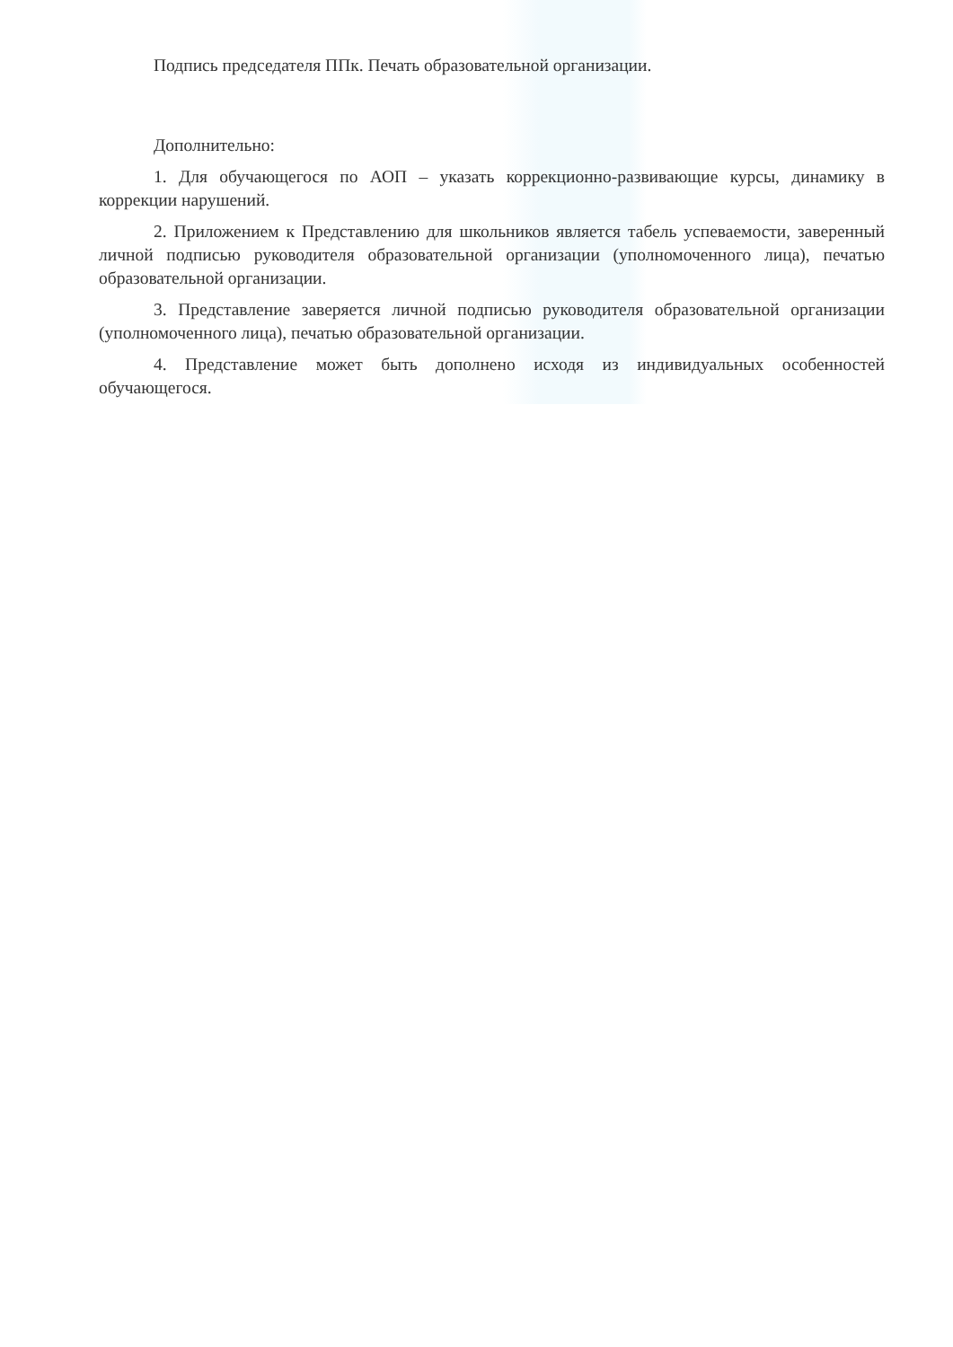Подпись председателя ППк. Печать образовательной организации.
Дополнительно:
1. Для обучающегося по АОП – указать коррекционно-развивающие курсы, динамику в коррекции нарушений.
2. Приложением к Представлению для школьников является табель успеваемости, заверенный личной подписью руководителя образовательной организации (уполномоченного лица), печатью образовательной организации.
3. Представление заверяется личной подписью руководителя образовательной организации (уполномоченного лица), печатью образовательной организации.
4. Представление может быть дополнено исходя из индивидуальных особенностей обучающегося.